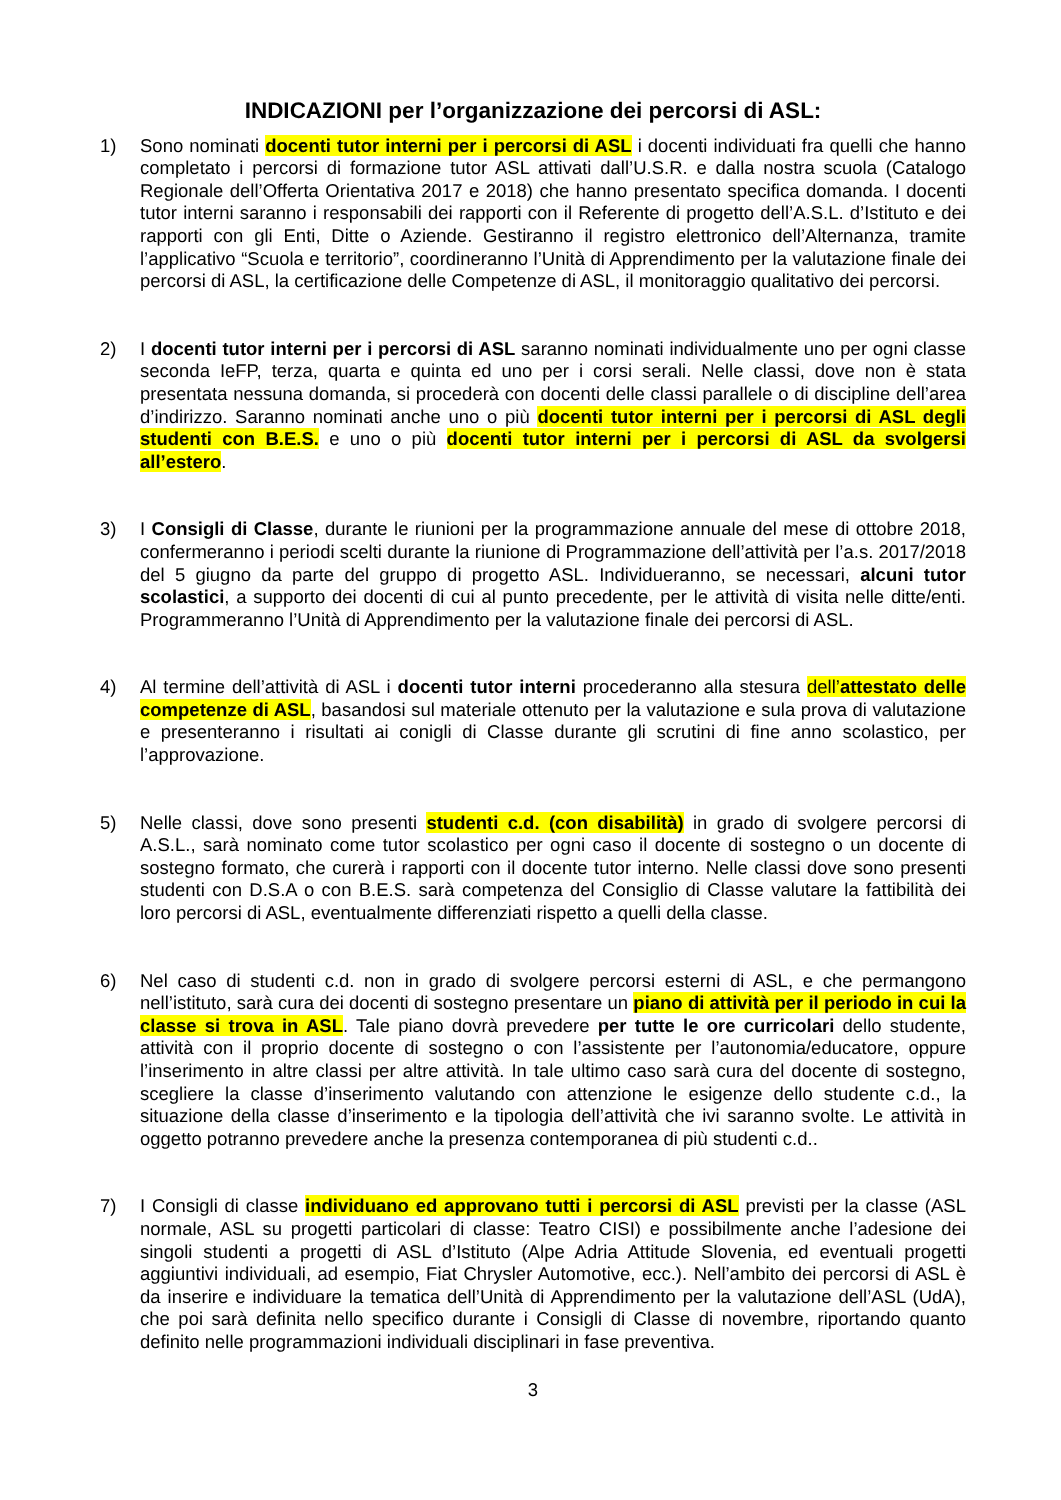INDICAZIONI per l’organizzazione dei percorsi di ASL:
1) Sono nominati docenti tutor interni per i percorsi di ASL i docenti individuati fra quelli che hanno completato i percorsi di formazione tutor ASL attivati dall’U.S.R. e dalla nostra scuola (Catalogo Regionale dell’Offerta Orientativa 2017 e 2018) che hanno presentato specifica domanda. I docenti tutor interni saranno i responsabili dei rapporti con il Referente di progetto dell’A.S.L. d’Istituto e dei rapporti con gli Enti, Ditte o Aziende. Gestiranno il registro elettronico dell’Alternanza, tramite l’applicativo “Scuola e territorio”, coordineranno l’Unità di Apprendimento per la valutazione finale dei percorsi di ASL, la certificazione delle Competenze di ASL, il monitoraggio qualitativo dei percorsi.
2) I docenti tutor interni per i percorsi di ASL saranno nominati individualmente uno per ogni classe seconda IeFP, terza, quarta e quinta ed uno per i corsi serali. Nelle classi, dove non è stata presentata nessuna domanda, si procederà con docenti delle classi parallele o di discipline dell’area d’indirizzo. Saranno nominati anche uno o più docenti tutor interni per i percorsi di ASL degli studenti con B.E.S. e uno o più docenti tutor interni per i percorsi di ASL da svolgersi all’estero.
3) I Consigli di Classe, durante le riunioni per la programmazione annuale del mese di ottobre 2018, confermeranno i periodi scelti durante la riunione di Programmazione dell’attività per l’a.s. 2017/2018 del 5 giugno da parte del gruppo di progetto ASL. Individueranno, se necessari, alcuni tutor scolastici, a supporto dei docenti di cui al punto precedente, per le attività di visita nelle ditte/enti. Programmeranno l’Unità di Apprendimento per la valutazione finale dei percorsi di ASL.
4) Al termine dell’attività di ASL i docenti tutor interni procederanno alla stesura dell’attestato delle competenze di ASL, basandosi sul materiale ottenuto per la valutazione e sula prova di valutazione e presenteranno i risultati ai conigli di Classe durante gli scrutini di fine anno scolastico, per l’approvazione.
5) Nelle classi, dove sono presenti studenti c.d. (con disabilità) in grado di svolgere percorsi di A.S.L., sarà nominato come tutor scolastico per ogni caso il docente di sostegno o un docente di sostegno formato, che curerà i rapporti con il docente tutor interno. Nelle classi dove sono presenti studenti con D.S.A o con B.E.S. sarà competenza del Consiglio di Classe valutare la fattibilità dei loro percorsi di ASL, eventualmente differenziati rispetto a quelli della classe.
6) Nel caso di studenti c.d. non in grado di svolgere percorsi esterni di ASL, e che permangono nell’istituto, sarà cura dei docenti di sostegno presentare un piano di attività per il periodo in cui la classe si trova in ASL. Tale piano dovrà prevedere per tutte le ore curricolari dello studente, attività con il proprio docente di sostegno o con l’assistente per l’autonomia/educatore, oppure l’inserimento in altre classi per altre attività. In tale ultimo caso sarà cura del docente di sostegno, scegliere la classe d’inserimento valutando con attenzione le esigenze dello studente c.d., la situazione della classe d’inserimento e la tipologia dell’attività che ivi saranno svolte. Le attività in oggetto potranno prevedere anche la presenza contemporanea di più studenti c.d..
7) I Consigli di classe individuano ed approvano tutti i percorsi di ASL previsti per la classe (ASL normale, ASL su progetti particolari di classe: Teatro CISI) e possibilmente anche l’adesione dei singoli studenti a progetti di ASL d’Istituto (Alpe Adria Attitude Slovenia, ed eventuali progetti aggiuntivi individuali, ad esempio, Fiat Chrysler Automotive, ecc.). Nell’ambito dei percorsi di ASL è da inserire e individuare la tematica dell’Unità di Apprendimento per la valutazione dell’ASL (UdA), che poi sarà definita nello specifico durante i Consigli di Classe di novembre, riportando quanto definito nelle programmazioni individuali disciplinari in fase preventiva.
3